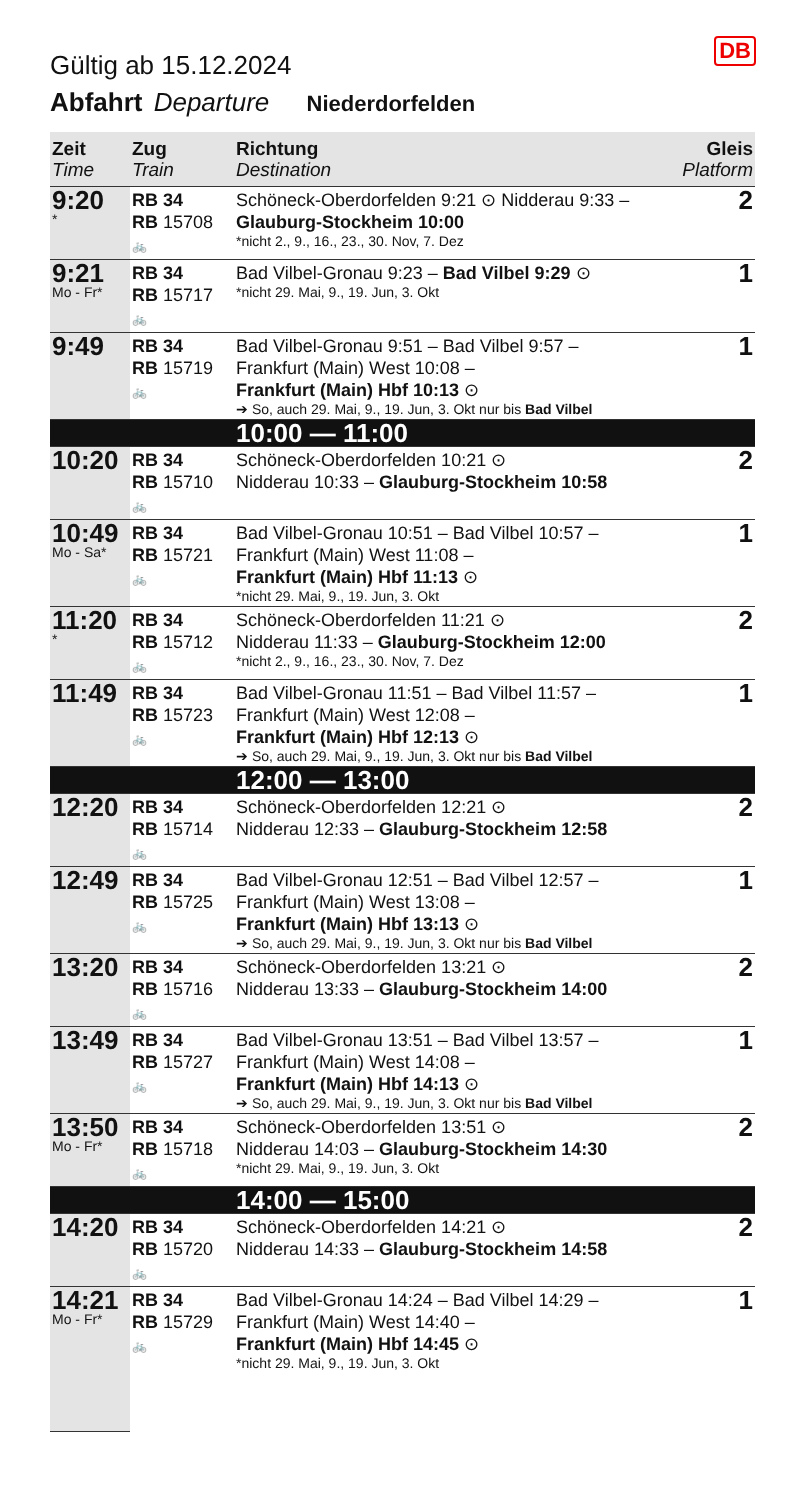DB
Gültig ab 15.12.2024
Abfahrt Departure Niederdorfelden
| Zeit Time | Zug Train | Richtung Destination | Gleis Platform |
| --- | --- | --- | --- |
| 9:20 * | RB 34 RB 15708 🚲 | Schöneck-Oberdorfelden 9:21 ⊙ Nidderau 9:33 – Glauburg-Stockheim 10:00 *nicht 2., 9., 16., 23., 30. Nov, 7. Dez | 2 |
| 9:21 Mo - Fr* | RB 34 RB 15717 🚲 | Bad Vilbel-Gronau 9:23 – Bad Vilbel 9:29 ⊙ *nicht 29. Mai, 9., 19. Jun, 3. Okt | 1 |
| 9:49 | RB 34 RB 15719 🚲 | Bad Vilbel-Gronau 9:51 – Bad Vilbel 9:57 – Frankfurt (Main) West 10:08 – Frankfurt (Main) Hbf 10:13 ⊙ ➔ So, auch 29. Mai, 9., 19. Jun, 3. Okt nur bis Bad Vilbel | 1 |
| | | 10:00 — 11:00 | |
| 10:20 | RB 34 RB 15710 🚲 | Schöneck-Oberdorfelden 10:21 ⊙ Nidderau 10:33 – Glauburg-Stockheim 10:58 | 2 |
| 10:49 Mo - Sa* | RB 34 RB 15721 🚲 | Bad Vilbel-Gronau 10:51 – Bad Vilbel 10:57 – Frankfurt (Main) West 11:08 – Frankfurt (Main) Hbf 11:13 ⊙ *nicht 29. Mai, 9., 19. Jun, 3. Okt | 1 |
| 11:20 * | RB 34 RB 15712 🚲 | Schöneck-Oberdorfelden 11:21 ⊙ Nidderau 11:33 – Glauburg-Stockheim 12:00 *nicht 2., 9., 16., 23., 30. Nov, 7. Dez | 2 |
| 11:49 | RB 34 RB 15723 🚲 | Bad Vilbel-Gronau 11:51 – Bad Vilbel 11:57 – Frankfurt (Main) West 12:08 – Frankfurt (Main) Hbf 12:13 ⊙ ➔ So, auch 29. Mai, 9., 19. Jun, 3. Okt nur bis Bad Vilbel | 1 |
| | | 12:00 — 13:00 | |
| 12:20 | RB 34 RB 15714 🚲 | Schöneck-Oberdorfelden 12:21 ⊙ Nidderau 12:33 – Glauburg-Stockheim 12:58 | 2 |
| 12:49 | RB 34 RB 15725 🚲 | Bad Vilbel-Gronau 12:51 – Bad Vilbel 12:57 – Frankfurt (Main) West 13:08 – Frankfurt (Main) Hbf 13:13 ⊙ ➔ So, auch 29. Mai, 9., 19. Jun, 3. Okt nur bis Bad Vilbel | 1 |
| 13:20 | RB 34 RB 15716 🚲 | Schöneck-Oberdorfelden 13:21 ⊙ Nidderau 13:33 – Glauburg-Stockheim 14:00 | 2 |
| 13:49 | RB 34 RB 15727 🚲 | Bad Vilbel-Gronau 13:51 – Bad Vilbel 13:57 – Frankfurt (Main) West 14:08 – Frankfurt (Main) Hbf 14:13 ⊙ ➔ So, auch 29. Mai, 9., 19. Jun, 3. Okt nur bis Bad Vilbel | 1 |
| 13:50 Mo - Fr* | RB 34 RB 15718 🚲 | Schöneck-Oberdorfelden 13:51 ⊙ Nidderau 14:03 – Glauburg-Stockheim 14:30 *nicht 29. Mai, 9., 19. Jun, 3. Okt | 2 |
| | | 14:00 — 15:00 | |
| 14:20 | RB 34 RB 15720 🚲 | Schöneck-Oberdorfelden 14:21 ⊙ Nidderau 14:33 – Glauburg-Stockheim 14:58 | 2 |
| 14:21 Mo - Fr* | RB 34 RB 15729 🚲 | Bad Vilbel-Gronau 14:24 – Bad Vilbel 14:29 – Frankfurt (Main) West 14:40 – Frankfurt (Main) Hbf 14:45 ⊙ *nicht 29. Mai, 9., 19. Jun, 3. Okt | 1 |